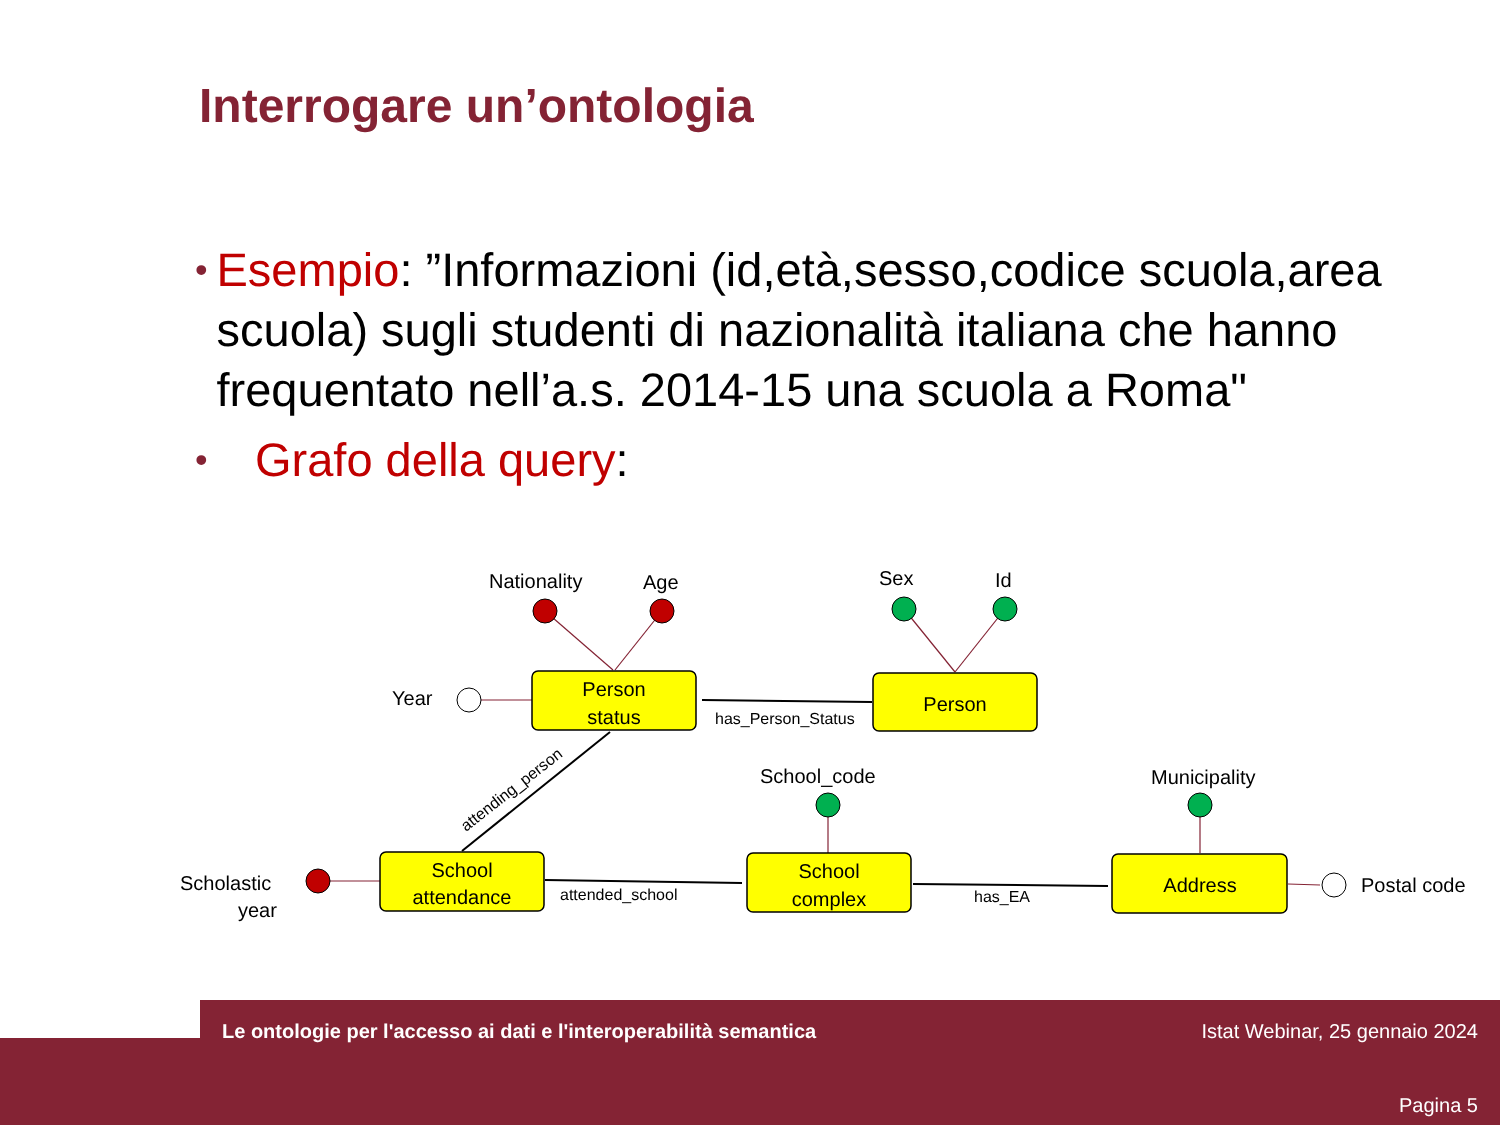Interrogare un’ontologia
• Esempio: ”Informazioni (id,età,sesso,codice scuola,area scuola) sugli studenti di nazionalità italiana che hanno frequentato nell’a.s. 2014-15 una scuola a Roma"
• Grafo della query:
Person
status
Person
School
attendance
School
complex
Address
Nationality
Age
Sex
Id
Year
School_code
Municipality
Scholastic
year
Postal code
has_Person_Status
attended_school
has_EA
attending_person
Le ontologie per l'accesso ai dati e l'interoperabilità semantica
Istat Webinar, 25 gennaio 2024
Pagina 5